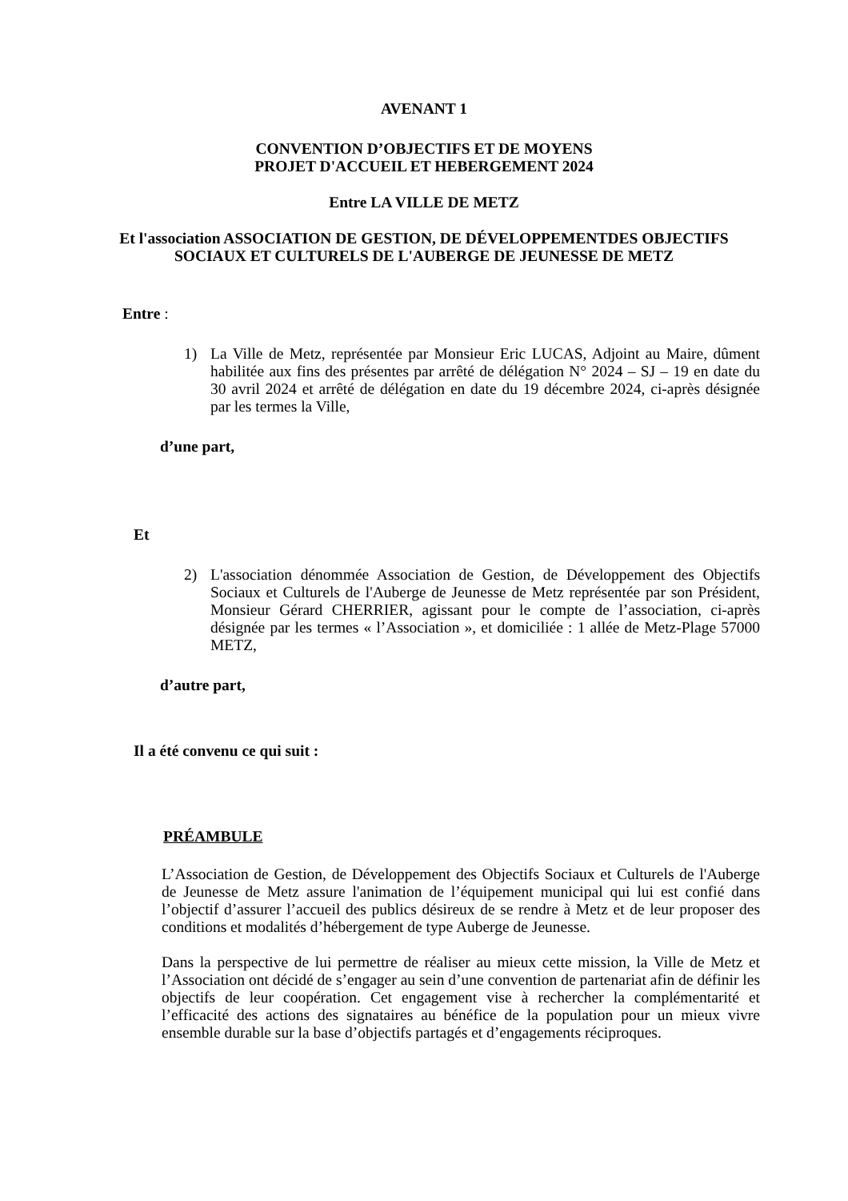AVENANT 1
CONVENTION D’OBJECTIFS ET DE MOYENS
PROJET D'ACCUEIL ET HEBERGEMENT 2024
Entre LA VILLE DE METZ
Et l'association ASSOCIATION DE GESTION, DE DÉVELOPPEMENTDES OBJECTIFS SOCIAUX ET CULTURELS DE L'AUBERGE DE JEUNESSE DE METZ
Entre :
1) La Ville de Metz, représentée par Monsieur Eric LUCAS, Adjoint au Maire, dûment habilitée aux fins des présentes par arrêté de délégation N° 2024 – SJ – 19 en date du 30 avril 2024 et arrêté de délégation en date du 19 décembre 2024, ci-après désignée par les termes la Ville,
d’une part,
Et
2) L'association dénommée Association de Gestion, de Développement des Objectifs Sociaux et Culturels de l'Auberge de Jeunesse de Metz représentée par son Président, Monsieur Gérard CHERRIER, agissant pour le compte de l’association, ci-après désignée par les termes « l’Association », et domiciliée : 1 allée de Metz-Plage 57000 METZ,
d’autre part,
Il a été convenu ce qui suit :
PRÉAMBULE
L’Association de Gestion, de Développement des Objectifs Sociaux et Culturels de l'Auberge de Jeunesse de Metz assure l'animation de l’équipement municipal qui lui est confié dans l’objectif d’assurer l’accueil des publics désireux de se rendre à Metz et de leur proposer des conditions et modalités d’hébergement de type Auberge de Jeunesse.
Dans la perspective de lui permettre de réaliser au mieux cette mission, la Ville de Metz et l’Association ont décidé de s’engager au sein d’une convention de partenariat afin de définir les objectifs de leur coopération. Cet engagement vise à rechercher la complémentarité et l’efficacité des actions des signataires au bénéfice de la population pour un mieux vivre ensemble durable sur la base d’objectifs partagés et d’engagements réciproques.